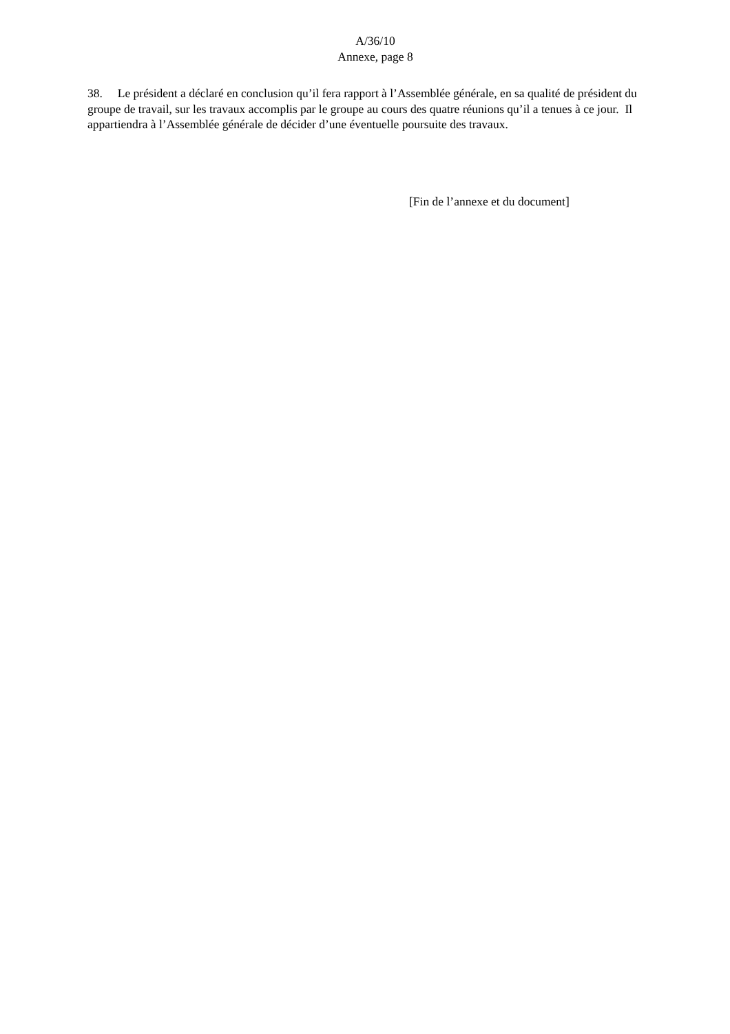A/36/10
Annexe, page 8
38. Le président a déclaré en conclusion qu’il fera rapport à l’Assemblée générale, en sa qualité de président du groupe de travail, sur les travaux accomplis par le groupe au cours des quatre réunions qu’il a tenues à ce jour. Il appartiendra à l’Assemblée générale de décider d’une éventuelle poursuite des travaux.
[Fin de l’annexe et du document]